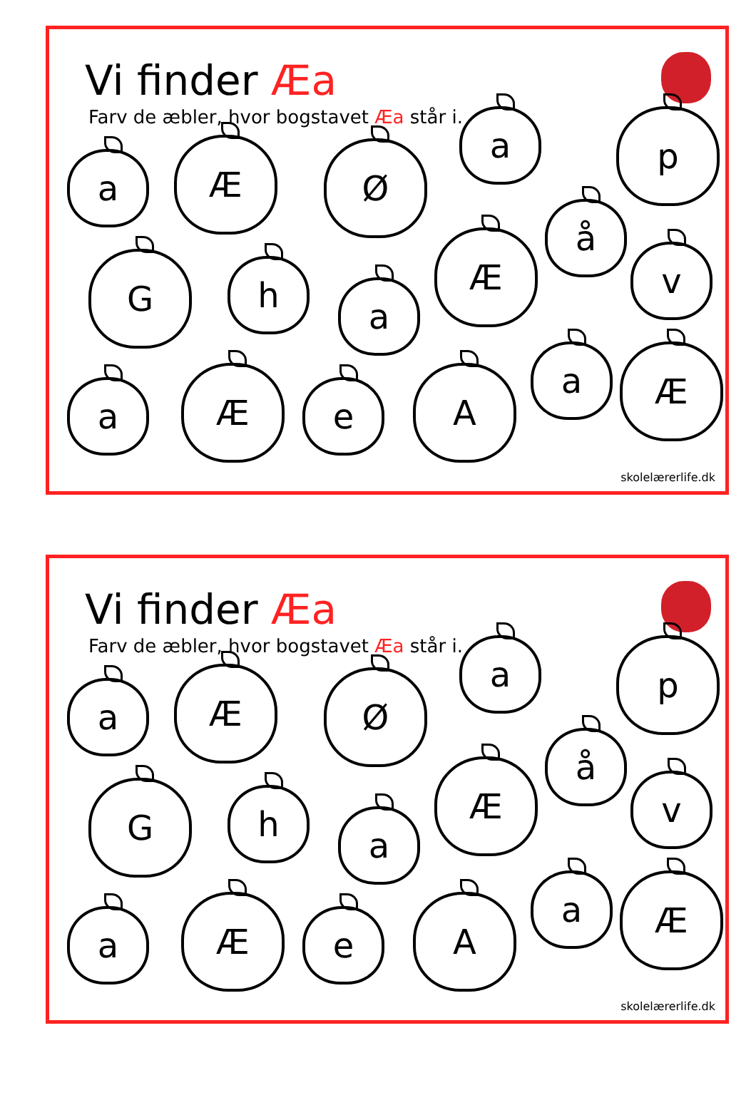Vi finder Æa
Farv de æbler, hvor bogstavet Æa står i.
a Æ Ø
a p
G h
a
Æ
å
v
a Æ e A
a Æ
skolelærerlife.dk
Vi finder Æa
Farv de æbler, hvor bogstavet Æa står i.
a Æ Ø
a p
G h
a
Æ
å
v
a Æ e A
a Æ
skolelærerlife.dk